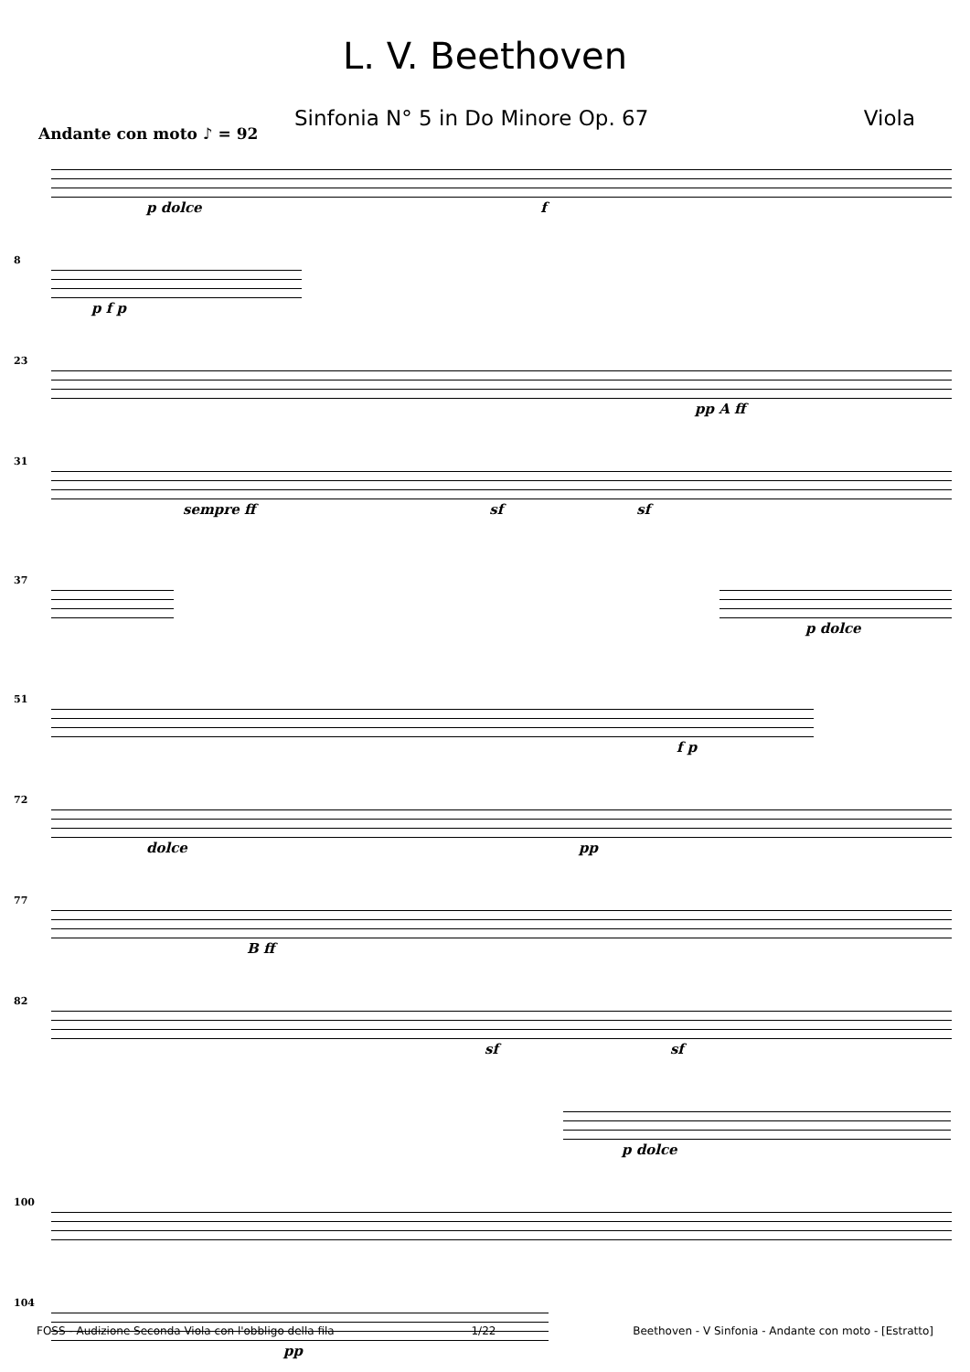L. V. Beethoven
Sinfonia N° 5 in Do Minore Op. 67 Viola
Andante con moto ♪ = 92
p dolce f
8
p f p
23
pp A ff
31
sempre ff sf sf
37
p dolce
51
f p
72
dolce pp
77
B ff
82
sf sf
p dolce
100
104
pp
FOSS - Audizione Seconda Viola con l'obbligo della fila 1/22 Beethoven - V Sinfonia - Andante con moto - [Estratto]